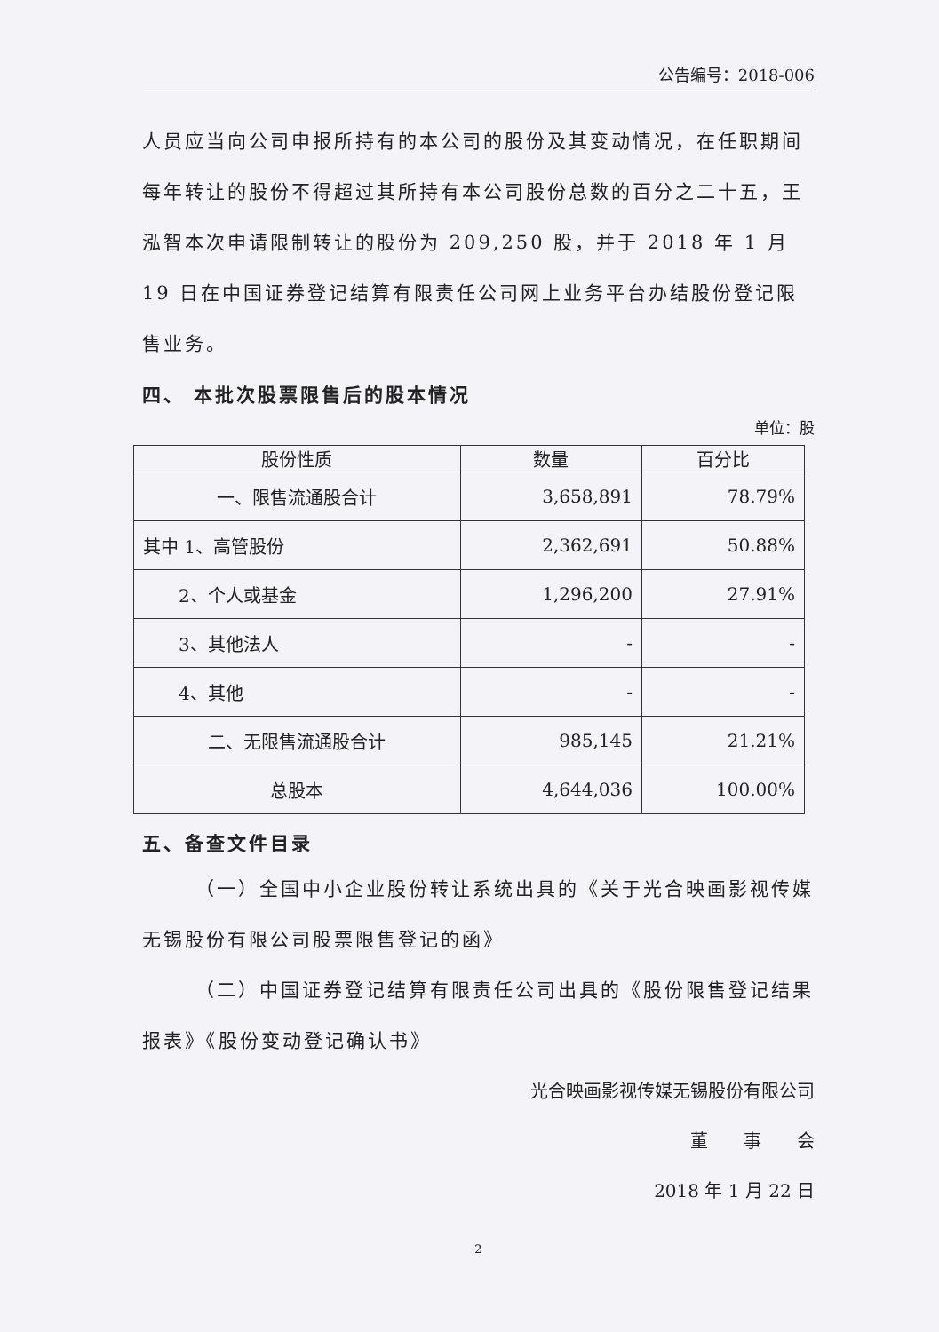公告编号：2018-006
人员应当向公司申报所持有的本公司的股份及其变动情况，在任职期间每年转让的股份不得超过其所持有本公司股份总数的百分之二十五，王泓智本次申请限制转让的股份为 209,250 股，并于 2018 年 1 月 19 日在中国证券登记结算有限责任公司网上业务平台办结股份登记限售业务。
四、 本批次股票限售后的股本情况
单位：股
| 股份性质 | 数量 | 百分比 |
| --- | --- | --- |
| 一、限售流通股合计 | 3,658,891 | 78.79% |
| 其中 1、高管股份 | 2,362,691 | 50.88% |
| 2、个人或基金 | 1,296,200 | 27.91% |
| 3、其他法人 | - | - |
| 4、其他 | - | - |
| 二、无限售流通股合计 | 985,145 | 21.21% |
| 总股本 | 4,644,036 | 100.00% |
五、备查文件目录
（一）全国中小企业股份转让系统出具的《关于光合映画影视传媒无锡股份有限公司股票限售登记的函》
（二）中国证券登记结算有限责任公司出具的《股份限售登记结果报表》《股份变动登记确认书》
光合映画影视传媒无锡股份有限公司
董　　事　　会
2018 年 1 月 22 日
2